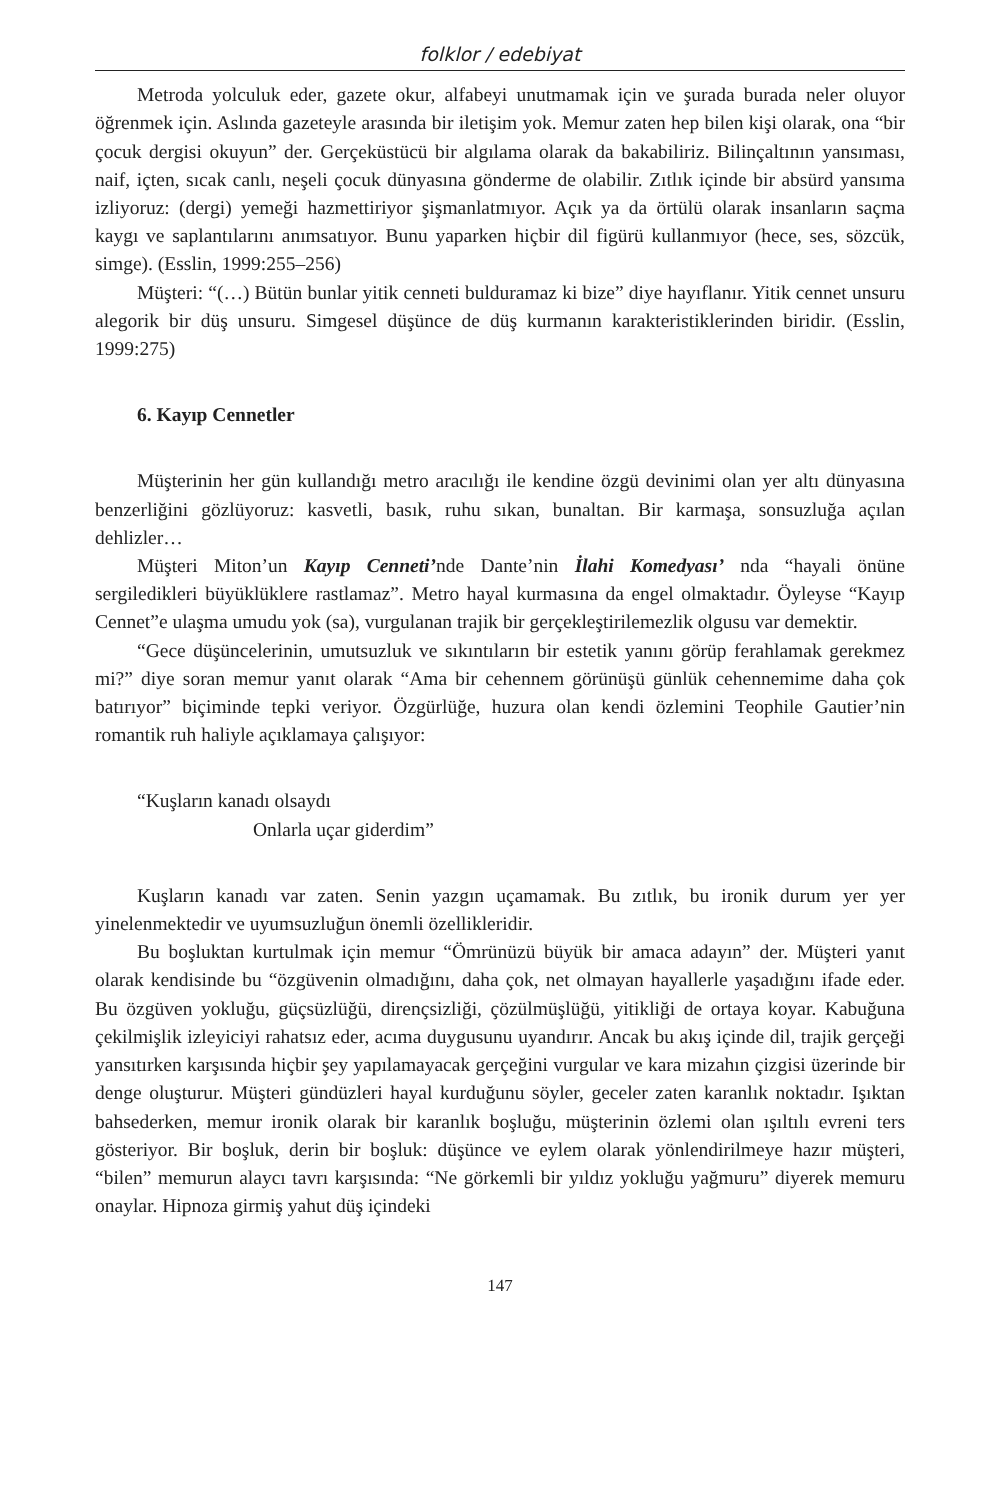folklor / edebiyat
Metroda yolculuk eder, gazete okur, alfabeyi unutmamak için ve şurada burada neler oluyor öğrenmek için. Aslında gazeteyle arasında bir iletişim yok. Memur zaten hep bilen kişi olarak, ona “bir çocuk dergisi okuyun” der. Gerçeküstücü bir algılama olarak da bakabiliriz. Bilinçaltının yansıması, naif, içten, sıcak canlı, neşeli çocuk dünyasına gönderme de olabilir. Zıtlık içinde bir absürd yansıma izliyoruz: (dergi) yemeği hazmettiriyor şişmanlatmıyor. Açık ya da örtülü olarak insanların saçma kaygı ve saplantılarını anımsatıyor. Bunu yaparken hiçbir dil figürü kullanmıyor (hece, ses, sözcük, simge). (Esslin, 1999:255–256)
Müşteri: “(…) Bütün bunlar yitik cenneti bulduramaz ki bize” diye hayıflanır. Yitik cennet unsuru alegorik bir düş unsuru. Simgesel düşünce de düş kurmanın karakteristiklerinden biridir. (Esslin, 1999:275)
6. Kayıp Cennetler
Müşterinin her gün kullandığı metro aracılığı ile kendine özgü devinimi olan yer altı dünyasına benzerliğini gözlüyoruz: kasvetli, basık, ruhu sıkan, bunaltan. Bir karmaşa, sonsuzluğa açılan dehlizler…
Müşteri Miton’un Kayıp Cenneti’nde Dante’nin İlahi Komedyası’ nda “hayali önüne sergiledikleri büyüklüklere rastlamaz”. Metro hayal kurmasına da engel olmaktadır. Öyleyse “Kayıp Cennet”e ulaşma umudu yok (sa), vurgulanan trajik bir gerçekleştirilemezlik olgusu var demektir.
“Gece düşüncelerinin, umutsuzluk ve sıkıntıların bir estetik yanını görüp ferahlamak gerekmez mi?” diye soran memur yanıt olarak “Ama bir cehennem görünüşü günlük cehennemime daha çok batırıyor” biçiminde tepki veriyor. Özgürlüğe, huzura olan kendi özlemini Teophile Gautier’nin romantik ruh haliyle açıklamaya çalışıyor:
“Kuşların kanadı olsaydı
Onlarla uçar giderdim”
Kuşların kanadı var zaten. Senin yazgın uçamamak. Bu zıtlık, bu ironik durum yer yer yinelenmektedir ve uyumsuzluğun önemli özellikleridir.
Bu boşluktan kurtulmak için memur “Ömrünüzü büyük bir amaca adayın” der. Müşteri yanıt olarak kendisinde bu “özgüvenin olmadığını, daha çok, net olmayan hayallerle yaşadığını ifade eder. Bu özgüven yokluğu, güçsüzlüğü, dirençsizliği, çözülmüşlüğü, yitikliği de ortaya koyar. Kabuğuna çekilmişlik izleyiciyi rahatsız eder, acıma duygusunu uyandırır. Ancak bu akış içinde dil, trajik gerçeği yansıtırken karşısında hiçbir şey yapılamayacak gerçeğini vurgular ve kara mizahın çizgisi üzerinde bir denge oluşturur. Müşteri gündüzleri hayal kurduğunu söyler, geceler zaten karanlık noktadır. Işıktan bahsederken, memur ironik olarak bir karanlık boşluğu, müşterinin özlemi olan ışıltılı evreni ters gösteriyor. Bir boşluk, derin bir boşluk: düşünce ve eylem olarak yönlendirilmeye hazır müşteri, “bilen” memurun alaycı tavrı karşısında: “Ne görkemli bir yıldız yokluğu yağmuru” diyerek memuru onaylar. Hipnoza girmiş yahut düş içindeki
147